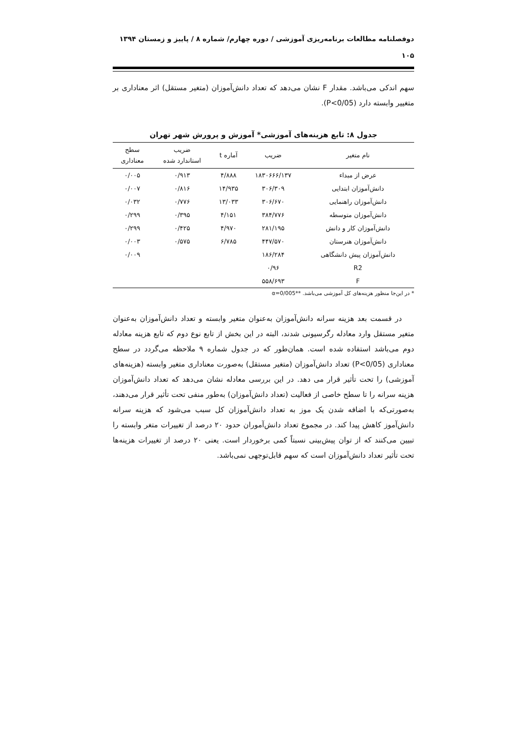دوفصلنامه مطالعات برنامه‌ریزی آموزشی / دوره چهارم/ شماره ۸ / پاییز و زمستان ۱۳۹۴
۱۰۵
سهم اندکی می‌باشد. مقدار F نشان می‌دهد که تعداد دانش‌آموزان (متغیر مستقل) اثر معناداری بر متغییر وابسته دارد (P<0/05).
جدول ۸: تابع هزینه‌های آموزشی* آموزش و پرورش شهر تهران
| نام متغیر | ضریب | آماره t | ضریب استاندارد شده | سطح معناداری |
| --- | --- | --- | --- | --- |
| عرض از مبداء | ۱۸۳۰۶۶۶/۱۳۷ | ۴/۸۸۸ | ۰/۹۱۳ | ۰/۰۰۵ |
| دانش‌آموزان ابتدایی | ۳۰۶/۳۰۹ | ۱۴/۹۳۵ | ۰/۸۱۶ | ۰/۰۰۷ |
| دانش‌آموزان راهنمایی | ۳۰۶/۶۷۰ | ۱۳/۰۳۳ | ۰/۷۷۶ | ۰/۰۳۲ |
| دانش‌آموزان متوسطه | ۳۸۴/۷۷۶ | ۴/۱۵۱ | ۰/۳۹۵ | ۰/۲۹۹ |
| دانش‌آموزان کار و دانش | ۲۸۱/۱۹۵ | ۴/۹۷۰ | ۰/۴۲۵ | ۰/۲۹۹ |
| دانش‌آموزان هنرستان | ۴۴۷/۵۷۰ | ۶/۷۸۵ | ۰/۵۷۵ | ۰/۰۰۳ |
| دانش‌آموزان پیش دانشگاهی | ۱۸۶/۲۸۴ | | | ۰/۰۰۹ |
| R2 | ۰/۹۶ | | | |
| F | ۵۵۸/۶۹۳ | | | |
* در این‌جا منظور هزینه‌های کل آموزشی می‌باشد. **α=0/005
در قسمت بعد هزینه سرانه دانش‌آموزان به‌عنوان متغیر وابسته و تعداد دانش‌آموزان به‌عنوان متغیر مستقل وارد معادله رگرسیونی شدند، البته در این بخش از تابع نوع دوم که تابع هزینه معادله دوم می‌باشد استفاده شده است. همان‌طور که در جدول شماره ۹ ملاحظه می‌گردد در سطح معناداری (P<0/05) تعداد دانش‌آموزان (متغیر مستقل) به‌صورت معناداری متغیر وابسته (هزینه‌های آموزشی) را تحت تأثیر قرار می دهد. در این بررسی معادله نشان می‌دهد که تعداد دانش‌آموزان هزینه سرانه را تا سطح خاصی از فعالیت (تعداد دانش‌آموزان) به‌طور منفی تحت تأثیر قرار می‌دهند، به‌صورتی‌که با اضافه شدن یک موز به تعداد دانش‌آموزان کل سبب می‌شود که هزینه سرانه دانش‌آموز کاهش پیدا کند. در مجموع تعداد دانش‌آموران حدود ۲۰ درصد از تغییرات متغر وابسته را تبیین می‌کنند که از توان پیش‌بینی نسبتاً کمی برخوردار است. یعنی ۲۰ درصد از تغییرات هزینه‌ها تحت تأثیر تعداد دانش‌آموزان است که سهم قابل‌توجهی نمی‌باشد.